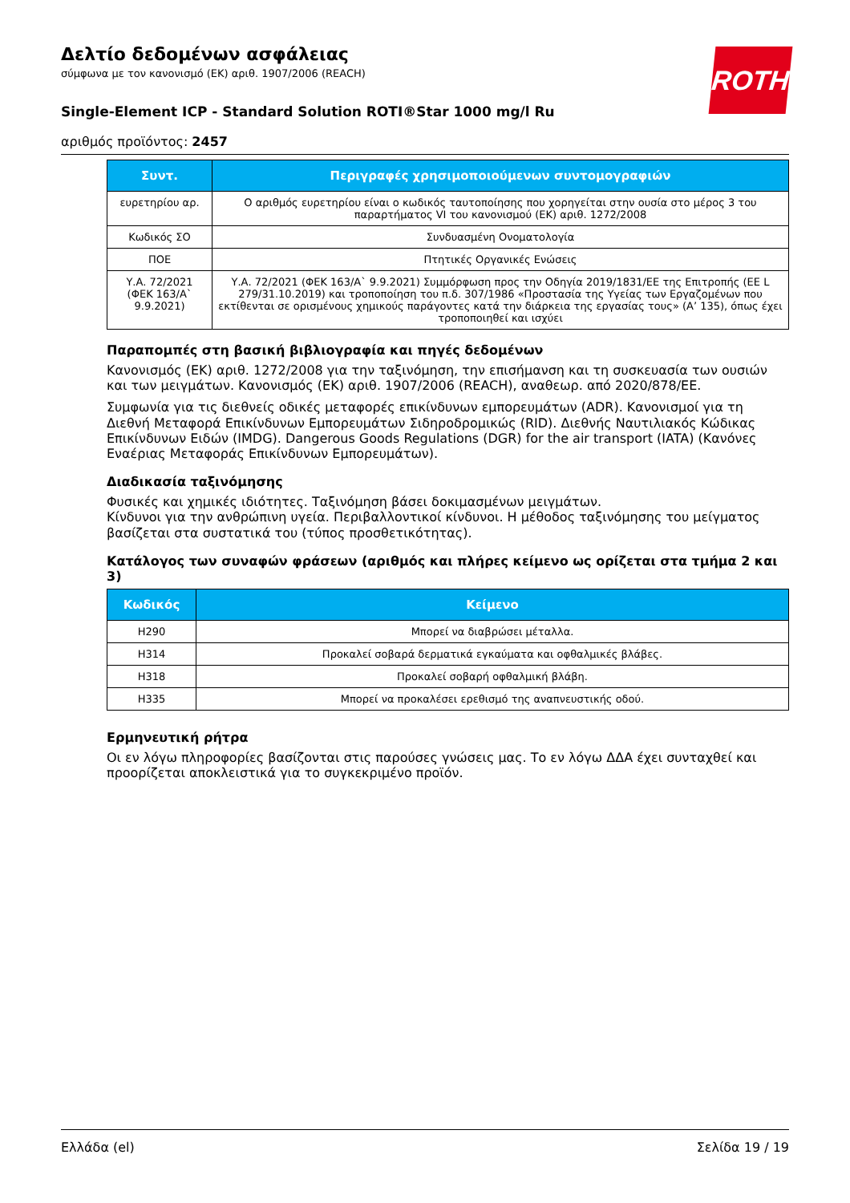ROTH
Δελτίο δεδομένων ασφάλειας
σύμφωνα με τον κανονισμό (ΕΚ) αριθ. 1907/2006 (REACH)
Single-Element ICP - Standard Solution ROTI®Star 1000 mg/l Ru
αριθμός προϊόντος: 2457
| Συντ. | Περιγραφές χρησιμοποιούμενων συντομογραφιών |
| --- | --- |
| ευρετηρίου αρ. | Ο αριθμός ευρετηρίου είναι ο κωδικός ταυτοποίησης που χορηγείται στην ουσία στο μέρος 3 του παραρτήματος VI του κανονισμού (ΕΚ) αριθ. 1272/2008 |
| Κωδικός ΣΟ | Συνδυασμένη Ονοματολογία |
| ΠΟΕ | Πτητικές Οργανικές Ενώσεις |
| Υ.Α. 72/2021 (ΦΕΚ 163/Α` 9.9.2021) | Υ.Α. 72/2021 (ΦΕΚ 163/Α` 9.9.2021) Συμμόρφωση προς την Οδηγία 2019/1831/ΕΕ της Επιτροπής (ΕΕ L 279/31.10.2019) και τροποποίηση του π.δ. 307/1986 «Προστασία της Υγείας των Εργαζομένων που εκτίθενται σε ορισμένους χημικούς παράγοντες κατά την διάρκεια της εργασίας τους» (Α’ 135), όπως έχει τροποποιηθεί και ισχύει |
Παραπομπές στη βασική βιβλιογραφία και πηγές δεδομένων
Κανονισμός (ΕΚ) αριθ. 1272/2008 για την ταξινόμηση, την επισήμανση και τη συσκευασία των ουσιών και των μειγμάτων. Κανονισμός (ΕΚ) αριθ. 1907/2006 (REACH), αναθεωρ. από 2020/878/ΕΕ.
Συμφωνία για τις διεθνείς οδικές μεταφορές επικίνδυνων εμπορευμάτων (ADR). Κανονισμοί για τη Διεθνή Μεταφορά Επικίνδυνων Εμπορευμάτων Σιδηροδρομικώς (RID). Διεθνής Ναυτιλιακός Κώδικας Επικίνδυνων Ειδών (IMDG). Dangerous Goods Regulations (DGR) for the air transport (IATA) (Κανόνες Εναέριας Μεταφοράς Επικίνδυνων Εμπορευμάτων).
Διαδικασία ταξινόμησης
Φυσικές και χημικές ιδιότητες. Ταξινόμηση βάσει δοκιμασμένων μειγμάτων.
Κίνδυνοι για την ανθρώπινη υγεία. Περιβαλλοντικοί κίνδυνοι. Η μέθοδος ταξινόμησης του μείγματος βασίζεται στα συστατικά του (τύπος προσθετικότητας).
Κατάλογος των συναφών φράσεων (αριθμός και πλήρες κείμενο ως ορίζεται στα τμήμα 2 και 3)
| Κωδικός | Κείμενο |
| --- | --- |
| H290 | Μπορεί να διαβρώσει μέταλλα. |
| H314 | Προκαλεί σοβαρά δερματικά εγκαύματα και οφθαλμικές βλάβες. |
| H318 | Προκαλεί σοβαρή οφθαλμική βλάβη. |
| H335 | Μπορεί να προκαλέσει ερεθισμό της αναπνευστικής οδού. |
Ερμηνευτική ρήτρα
Οι εν λόγω πληροφορίες βασίζονται στις παρούσες γνώσεις μας. Το εν λόγω ΔΔΑ έχει συνταχθεί και προορίζεται αποκλειστικά για το συγκεκριμένο προϊόν.
Ελλάδα (el) Σελίδα 19 / 19